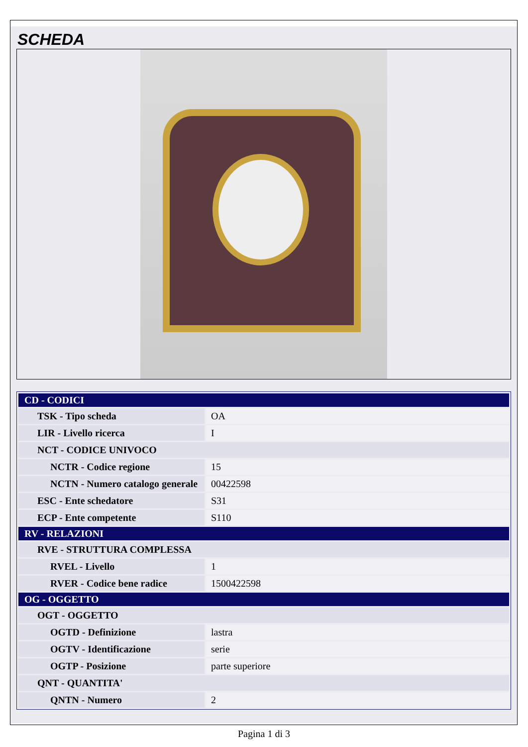SCHEDA
| CD - CODICI | |
| TSK - Tipo scheda | OA |
| LIR - Livello ricerca | I |
| NCT - CODICE UNIVOCO | |
| NCTR - Codice regione | 15 |
| NCTN - Numero catalogo generale | 00422598 |
| ESC - Ente schedatore | S31 |
| ECP - Ente competente | S110 |
| RV - RELAZIONI | |
| RVE - STRUTTURA COMPLESSA | |
| RVEL - Livello | 1 |
| RVER - Codice bene radice | 1500422598 |
| OG - OGGETTO | |
| OGT - OGGETTO | |
| OGTD - Definizione | lastra |
| OGTV - Identificazione | serie |
| OGTP - Posizione | parte superiore |
| QNT - QUANTITA' | |
| QNTN - Numero | 2 |
Pagina 1 di 3